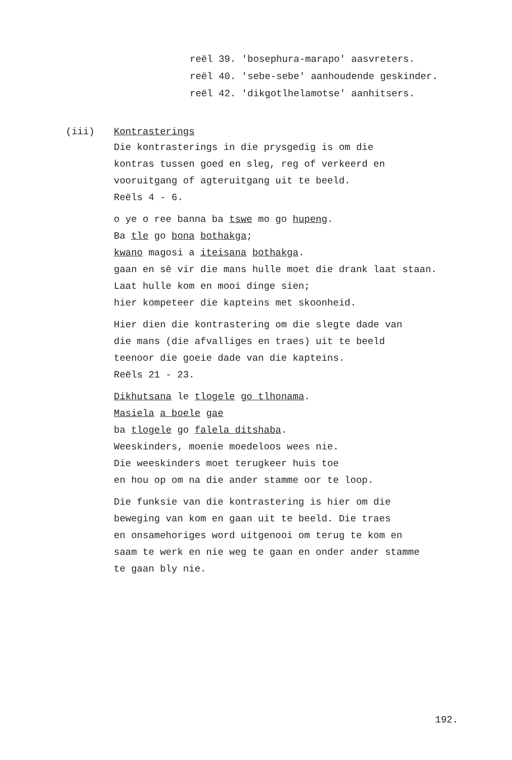reël 39. 'bosephura-marapo' aasvreters.
reël 40. 'sebe-sebe' aanhoudende geskinder.
reël 42. 'dikgotlhelamotse' aanhitsers.
(iii) Kontrasterings
Die kontrasterings in die prysgedig is om die
kontras tussen goed en sleg, reg of verkeerd en
vooruitgang of agteruitgang uit te beeld.
Reëls 4 - 6.
o ye o ree banna ba tswe mo go hupeng.
Ba tle go bona bothakga;
kwano magosi a iteisana bothakga.
gaan en sê vir die mans hulle moet die drank laat staan.
Laat hulle kom en mooi dinge sien;
hier kompeteer die kapteins met skoonheid.
Hier dien die kontrastering om die slegte dade van
die mans (die afvalliges en traes) uit te beeld
teenoor die goeie dade van die kapteins.
Reëls 21 - 23.
Dikhutsana le tlogele go tlhonama.
Masiela a boele gae
ba tlogele go falela ditshaba.
Weeskinders, moenie moedeloos wees nie.
Die weeskinders moet terugkeer huis toe
en hou op om na die ander stamme oor te loop.
Die funksie van die kontrastering is hier om die
beweging van kom en gaan uit te beeld. Die traes
en onsamehoriges word uitgenooi om terug te kom en
saam te werk en nie weg te gaan en onder ander stamme
te gaan bly nie.
192.